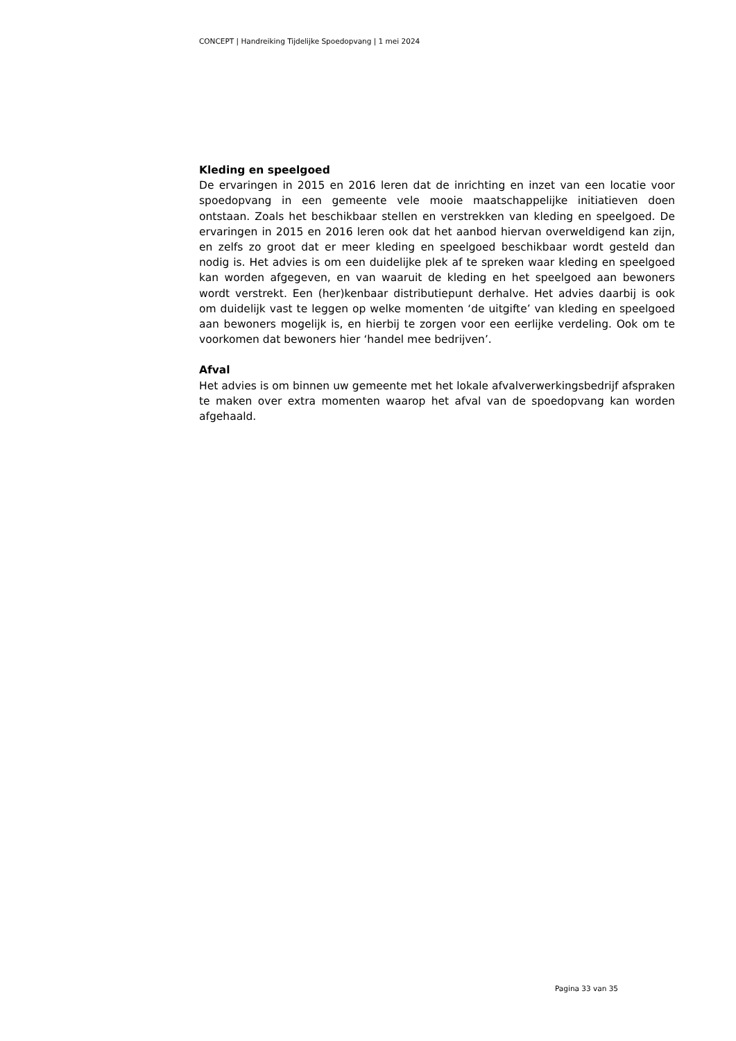CONCEPT | Handreiking Tijdelijke Spoedopvang | 1 mei 2024
Kleding en speelgoed
De ervaringen in 2015 en 2016 leren dat de inrichting en inzet van een locatie voor spoedopvang in een gemeente vele mooie maatschappelijke initiatieven doen ontstaan. Zoals het beschikbaar stellen en verstrekken van kleding en speelgoed. De ervaringen in 2015 en 2016 leren ook dat het aanbod hiervan overweldigend kan zijn, en zelfs zo groot dat er meer kleding en speelgoed beschikbaar wordt gesteld dan nodig is. Het advies is om een duidelijke plek af te spreken waar kleding en speelgoed kan worden afgegeven, en van waaruit de kleding en het speelgoed aan bewoners wordt verstrekt. Een (her)kenbaar distributiepunt derhalve. Het advies daarbij is ook om duidelijk vast te leggen op welke momenten ‘de uitgifte’ van kleding en speelgoed aan bewoners mogelijk is, en hierbij te zorgen voor een eerlijke verdeling. Ook om te voorkomen dat bewoners hier ‘handel mee bedrijven’.
Afval
Het advies is om binnen uw gemeente met het lokale afvalverwerkingsbedrijf afspraken te maken over extra momenten waarop het afval van de spoedopvang kan worden afgehaald.
Pagina 33 van 35